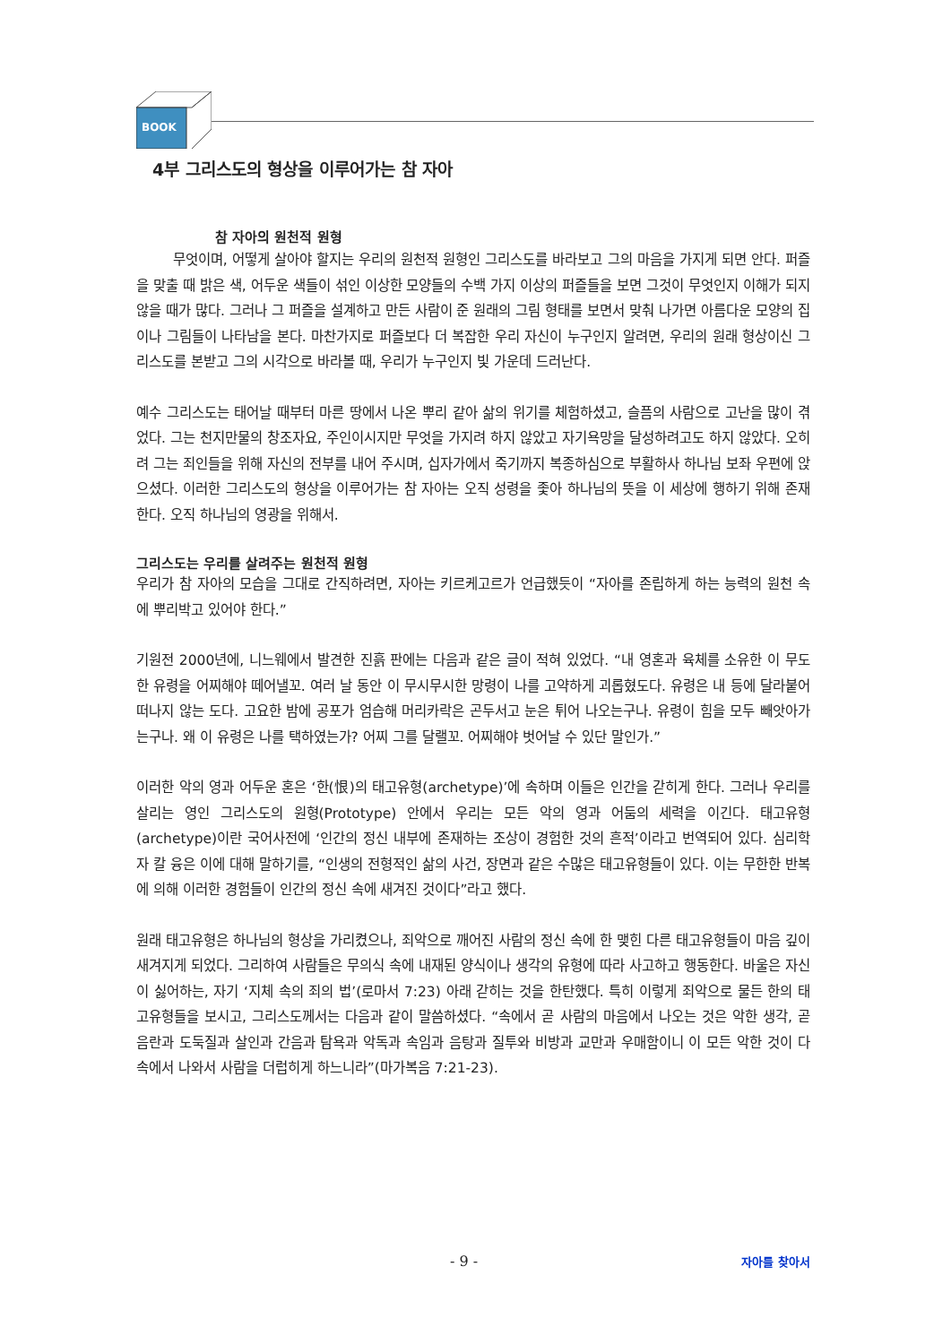BOOK
4부 그리스도의 형상을 이루어가는 참 자아
참 자아의 원천적 원형
무엇이며, 어떻게 살아야 할지는 우리의 원천적 원형인 그리스도를 바라보고 그의 마음을 가지게 되면 안다. 퍼즐을 맞출 때 밝은 색, 어두운 색들이 섞인 이상한 모양들의 수백 가지 이상의 퍼즐들을 보면 그것이 무엇인지 이해가 되지 않을 때가 많다. 그러나 그 퍼즐을 설계하고 만든 사람이 준 원래의 그림 형태를 보면서 맞춰 나가면 아름다운 모양의 집이나 그림들이 나타남을 본다. 마찬가지로 퍼즐보다 더 복잡한 우리 자신이 누구인지 알려면, 우리의 원래 형상이신 그리스도를 본받고 그의 시각으로 바라볼 때, 우리가 누구인지 빛 가운데 드러난다.
예수 그리스도는 태어날 때부터 마른 땅에서 나온 뿌리 같아 삶의 위기를 체험하셨고, 슬픔의 사람으로 고난을 많이 겪었다. 그는 천지만물의 창조자요, 주인이시지만 무엇을 가지려 하지 않았고 자기욕망을 달성하려고도 하지 않았다. 오히려 그는 죄인들을 위해 자신의 전부를 내어 주시며, 십자가에서 죽기까지 복종하심으로 부활하사 하나님 보좌 우편에 앉으셨다. 이러한 그리스도의 형상을 이루어가는 참 자아는 오직 성령을 좇아 하나님의 뜻을 이 세상에 행하기 위해 존재한다. 오직 하나님의 영광을 위해서.
그리스도는 우리를 살려주는 원천적 원형
우리가 참 자아의 모습을 그대로 간직하려면, 자아는 키르케고르가 언급했듯이 “자아를 존립하게 하는 능력의 원천 속에 뿌리박고 있어야 한다.”
기원전 2000년에, 니느웨에서 발견한 진흙 판에는 다음과 같은 글이 적혀 있었다. “내 영혼과 육체를 소유한 이 무도한 유령을 어찌해야 떼어낼꼬. 여러 날 동안 이 무시무시한 망령이 나를 고약하게 괴롭혔도다. 유령은 내 등에 달라붙어 떠나지 않는 도다. 고요한 밤에 공포가 엄습해 머리카락은 곤두서고 눈은 튀어 나오는구나. 유령이 힘을 모두 빼앗아가는구나. 왜 이 유령은 나를 택하였는가? 어찌 그를 달랠꼬. 어찌해야 벗어날 수 있단 말인가.”
이러한 악의 영과 어두운 혼은 ‘한(恨)의 태고유형(archetype)’에 속하며 이들은 인간을 갇히게 한다. 그러나 우리를 살리는 영인 그리스도의 원형(Prototype) 안에서 우리는 모든 악의 영과 어둠의 세력을 이긴다. 태고유형(archetype)이란 국어사전에 ‘인간의 정신 내부에 존재하는 조상이 경험한 것의 흔적’이라고 번역되어 있다. 심리학자 칼 융은 이에 대해 말하기를, “인생의 전형적인 삶의 사건, 장면과 같은 수많은 태고유형들이 있다. 이는 무한한 반복에 의해 이러한 경험들이 인간의 정신 속에 새겨진 것이다”라고 했다.
원래 태고유형은 하나님의 형상을 가리켰으나, 죄악으로 깨어진 사람의 정신 속에 한 맺힌 다른 태고유형들이 마음 깊이 새겨지게 되었다. 그리하여 사람들은 무의식 속에 내재된 양식이나 생각의 유형에 따라 사고하고 행동한다. 바울은 자신이 싫어하는, 자기 ‘지체 속의 죄의 법’(로마서 7:23) 아래 갇히는 것을 한탄했다. 특히 이렇게 죄악으로 물든 한의 태고유형들을 보시고, 그리스도께서는 다음과 같이 말씀하셨다. “속에서 곧 사람의 마음에서 나오는 것은 악한 생각, 곧 음란과 도둑질과 살인과 간음과 탐욕과 악독과 속임과 음탕과 질투와 비방과 교만과 우매함이니 이 모든 악한 것이 다 속에서 나와서 사람을 더럽히게 하느니라”(마가복음 7:21-23).
- 9 - 자아를 찾아서